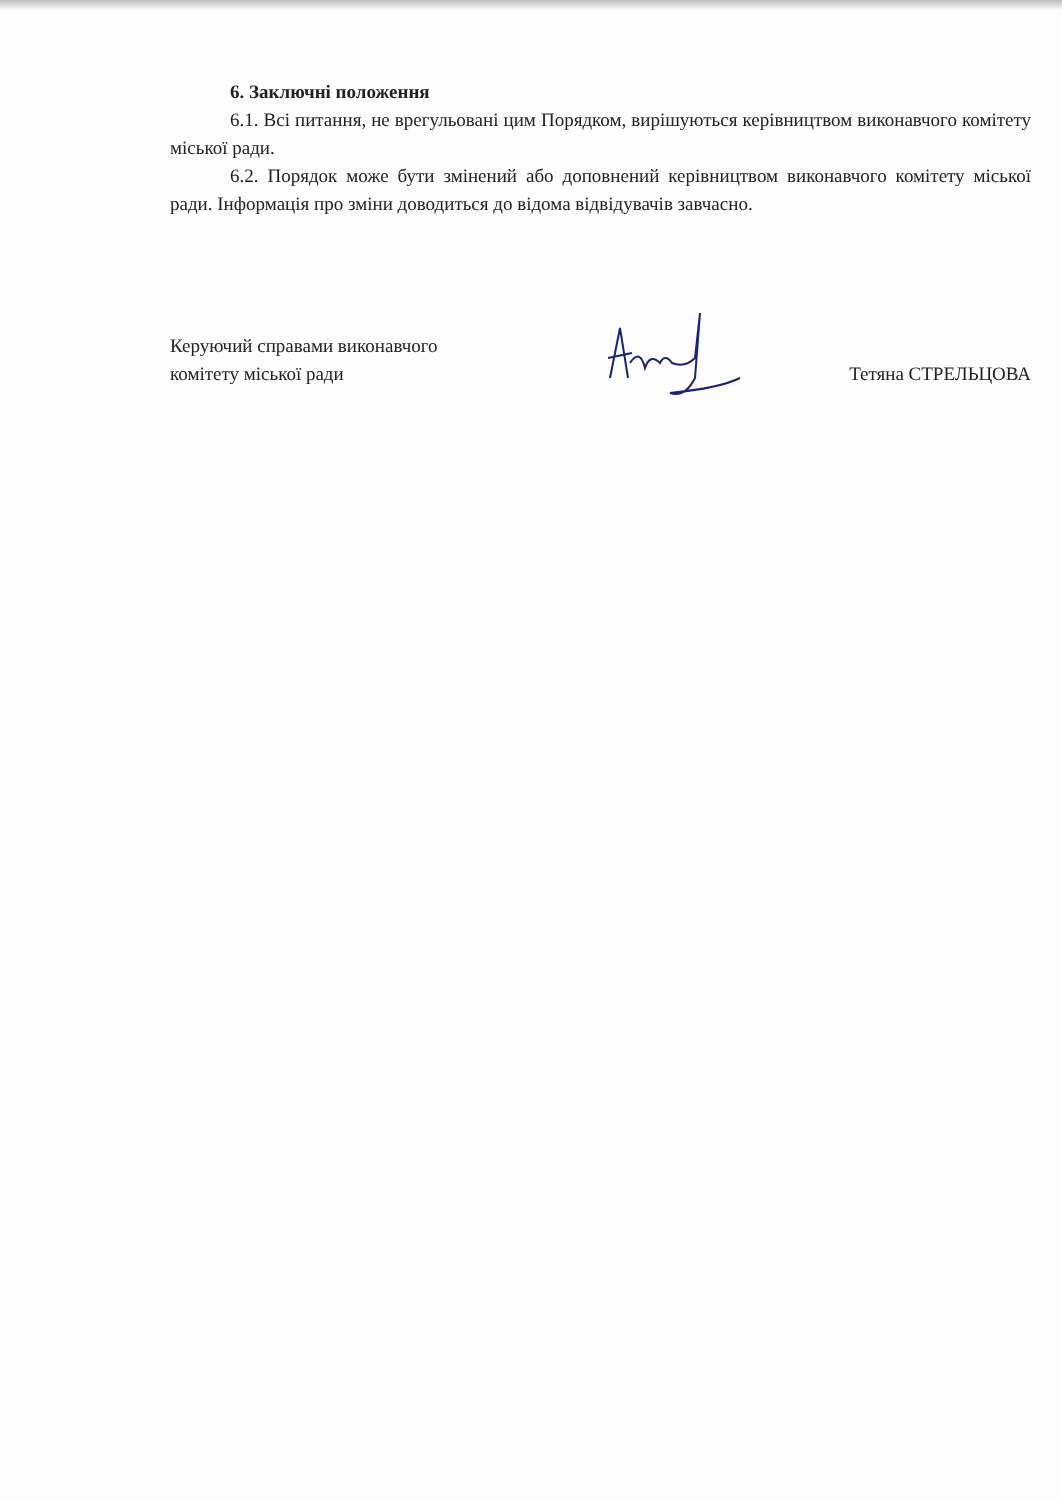6. Заключні положення
6.1. Всі питання, не врегульовані цим Порядком, вирішуються керівництвом виконавчого комітету міської ради.
6.2. Порядок може бути змінений або доповнений керівництвом виконавчого комітету міської ради. Інформація про зміни доводиться до відома відвідувачів завчасно.
Керуючий справами виконавчого
комітету міської ради
Тетяна СТРЕЛЬЦОВА